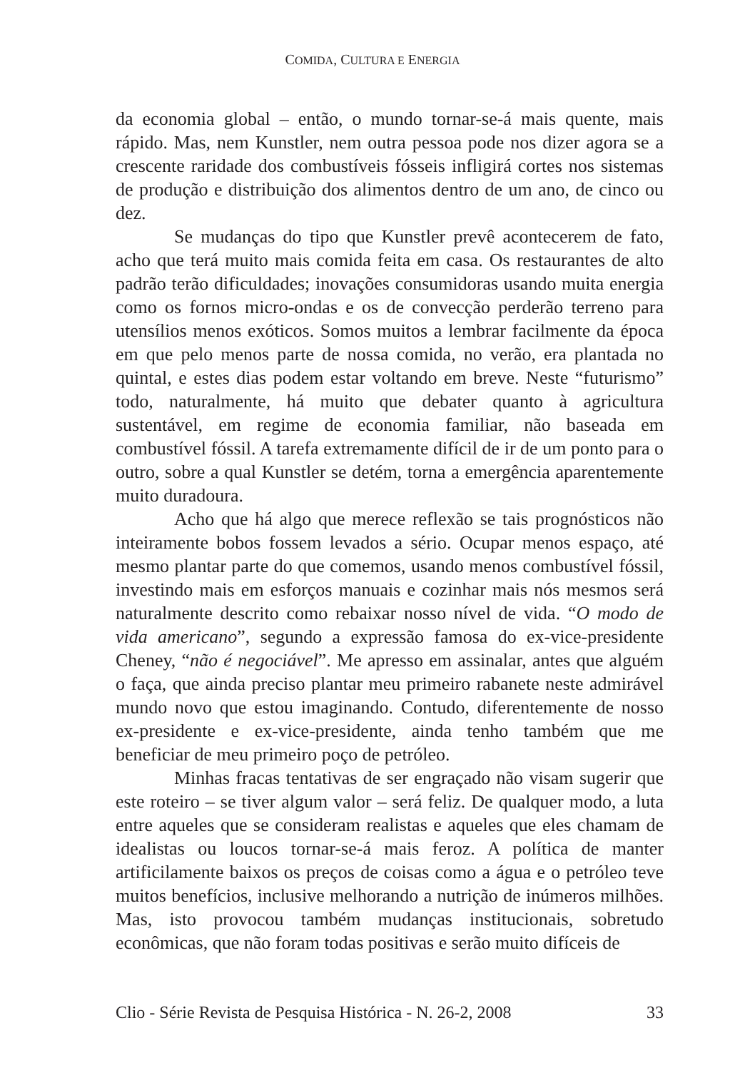COMIDA, CULTURA E ENERGIA
da economia global – então, o mundo tornar-se-á mais quente, mais rápido. Mas, nem Kunstler, nem outra pessoa pode nos dizer agora se a crescente raridade dos combustíveis fósseis infligirá cortes nos sistemas de produção e distribuição dos alimentos dentro de um ano, de cinco ou dez.
Se mudanças do tipo que Kunstler prevê acontecerem de fato, acho que terá muito mais comida feita em casa. Os restaurantes de alto padrão terão dificuldades; inovações consumidoras usando muita energia como os fornos micro-ondas e os de convecção perderão terreno para utensílios menos exóticos. Somos muitos a lembrar facilmente da época em que pelo menos parte de nossa comida, no verão, era plantada no quintal, e estes dias podem estar voltando em breve. Neste “futurismo” todo, naturalmente, há muito que debater quanto à agricultura sustentável, em regime de economia familiar, não baseada em combustível fóssil. A tarefa extremamente difícil de ir de um ponto para o outro, sobre a qual Kunstler se detém, torna a emergência aparentemente muito duradoura.
Acho que há algo que merece reflexão se tais prognósticos não inteiramente bobos fossem levados a sério. Ocupar menos espaço, até mesmo plantar parte do que comemos, usando menos combustível fóssil, investindo mais em esforços manuais e cozinhar mais nós mesmos será naturalmente descrito como rebaixar nosso nível de vida. “O modo de vida americano”, segundo a expressão famosa do ex-vice-presidente Cheney, “não é negociável”. Me apresso em assinalar, antes que alguém o faça, que ainda preciso plantar meu primeiro rabanete neste admirável mundo novo que estou imaginando. Contudo, diferentemente de nosso ex-presidente e ex-vice-presidente, ainda tenho também que me beneficiar de meu primeiro poço de petróleo.
Minhas fracas tentativas de ser engraçado não visam sugerir que este roteiro – se tiver algum valor – será feliz. De qualquer modo, a luta entre aqueles que se consideram realistas e aqueles que eles chamam de idealistas ou loucos tornar-se-á mais feroz. A política de manter artificilamente baixos os preços de coisas como a água e o petróleo teve muitos benefícios, inclusive melhorando a nutrição de inúmeros milhões. Mas, isto provocou também mudanças institucionais, sobretudo econômicas, que não foram todas positivas e serão muito difíceis de
Clio - Série Revista de Pesquisa Histórica - N. 26-2, 2008 33